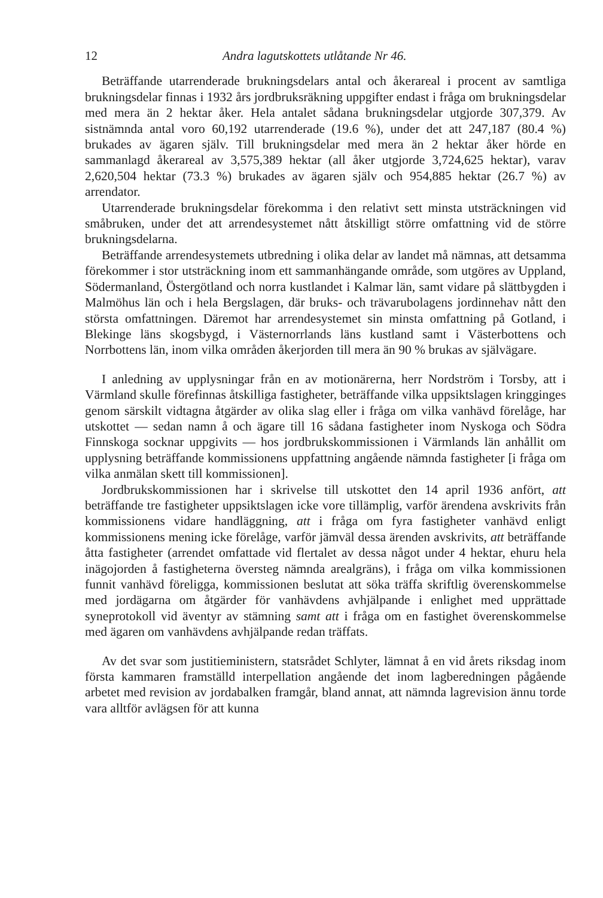12 Andra lagutskottets utlåtande Nr 46.
Beträffande utarrenderade brukningsdelars antal och åkerareal i procent av samtliga brukningsdelar finnas i 1932 års jordbruksräkning uppgifter endast i fråga om brukningsdelar med mera än 2 hektar åker. Hela antalet sådana brukningsdelar utgjorde 307,379. Av sistnämnda antal voro 60,192 utarrenderade (19.6 %), under det att 247,187 (80.4 %) brukades av ägaren själv. Till brukningsdelar med mera än 2 hektar åker hörde en sammanlagd åkerareal av 3,575,389 hektar (all åker utgjorde 3,724,625 hektar), varav 2,620,504 hektar (73.3 %) brukades av ägaren själv och 954,885 hektar (26.7 %) av arrendator.
Utarrenderade brukningsdelar förekomma i den relativt sett minsta utsträckningen vid småbruken, under det att arrendesystemet nått åtskilligt större omfattning vid de större brukningsdelarna.
Beträffande arrendesystemets utbredning i olika delar av landet må nämnas, att detsamma förekommer i stor utsträckning inom ett sammanhängande område, som utgöres av Uppland, Södermanland, Östergötland och norra kustlandet i Kalmar län, samt vidare på slättbygden i Malmöhus län och i hela Bergslagen, där bruks- och trävarubolagens jordinnehav nått den största omfattningen. Däremot har arrendesystemet sin minsta omfattning på Gotland, i Blekinge läns skogsbygd, i Västernorrlands läns kustland samt i Västerbottens och Norrbottens län, inom vilka områden åkerjorden till mera än 90 % brukas av självägare.
I anledning av upplysningar från en av motionärerna, herr Nordström i Torsby, att i Värmland skulle förefinnas åtskilliga fastigheter, beträffande vilka uppsiktslagen kringginges genom särskilt vidtagna åtgärder av olika slag eller i fråga om vilka vanhävd förelåge, har utskottet — sedan namn å och ägare till 16 sådana fastigheter inom Nyskoga och Södra Finnskoga socknar uppgivits — hos jordbrukskommissionen i Värmlands län anhållit om upplysning beträffande kommissionens uppfattning angående nämnda fastigheter [i fråga om vilka anmälan skett till kommissionen].
Jordbrukskommissionen har i skrivelse till utskottet den 14 april 1936 anfört, att beträffande tre fastigheter uppsiktslagen icke vore tillämplig, varför ärendena avskrivits från kommissionens vidare handläggning, att i fråga om fyra fastigheter vanhävd enligt kommissionens mening icke förelåge, varför jämväl dessa ärenden avskrivits, att beträffande åtta fastigheter (arrendet omfattade vid flertalet av dessa något under 4 hektar, ehuru hela inägojorden å fastigheterna översteg nämnda arealgräns), i fråga om vilka kommissionen funnit vanhävd föreligga, kommissionen beslutat att söka träffa skriftlig överenskommelse med jordägarna om åtgärder för vanhävdens avhjälpande i enlighet med upprättade syneprotokoll vid äventyr av stämning samt att i fråga om en fastighet överenskommelse med ägaren om vanhävdens avhjälpande redan träffats.
Av det svar som justitieministern, statsrådet Schlyter, lämnat å en vid årets riksdag inom första kammaren framställd interpellation angående det inom lagberedningen pågående arbetet med revision av jordabalken framgår, bland annat, att nämnda lagrevision ännu torde vara alltför avlägsen för att kunna